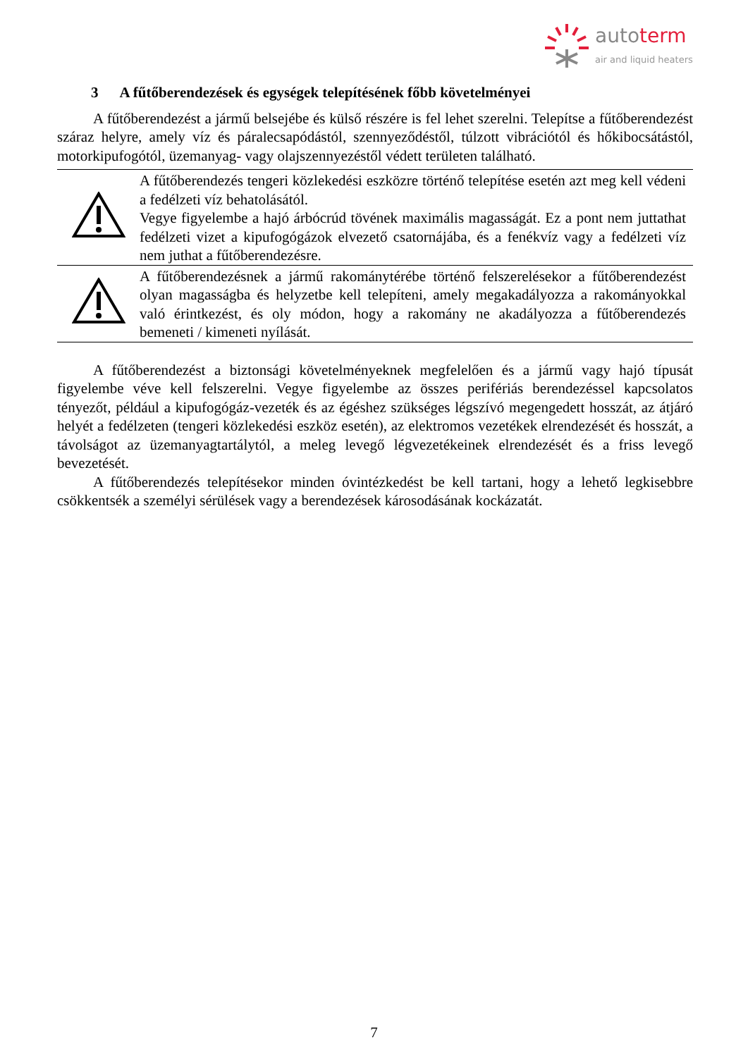autoterm
air and liquid heaters
3 A fűtőberendezések és egységek telepítésének főbb követelményei
A fűtőberendezést a jármű belsejébe és külső részére is fel lehet szerelni. Telepítse a fűtőberendezést száraz helyre, amely víz és páralecsapódástól, szennyeződéstől, túlzott vibrációtól és hőkibocsátástól, motorkipufogótól, üzemanyag- vagy olajszennyezéstől védett területen található.
| | A fűtőberendezés tengeri közlekedési eszközre történő telepítése esetén azt meg kell védeni a fedélzeti víz behatolásától. Vegye figyelembe a hajó árbócrúd tövének maximális magasságát. Ez a pont nem juttathat fedélzeti vizet a kipufogógázok elvezető csatornájába, és a fenékvíz vagy a fedélzeti víz nem juthat a fűtőberendezésre. |
| | A fűtőberendezésnek a jármű rakománytérébe történő felszerelésekor a fűtőberendezést olyan magasságba és helyzetbe kell telepíteni, amely megakadályozza a rakományokkal való érintkezést, és oly módon, hogy a rakomány ne akadályozza a fűtőberendezés bemeneti / kimeneti nyílását. |
A fűtőberendezést a biztonsági követelményeknek megfelelően és a jármű vagy hajó típusát figyelembe véve kell felszerelni. Vegye figyelembe az összes perifériás berendezéssel kapcsolatos tényezőt, például a kipufogógáz-vezeték és az égéshez szükséges légszívó megengedett hosszát, az átjáró helyét a fedélzeten (tengeri közlekedési eszköz esetén), az elektromos vezetékek elrendezését és hosszát, a távolságot az üzemanyagtartálytól, a meleg levegő légvezetékeinek elrendezését és a friss levegő bevezetését.
A fűtőberendezés telepítésekor minden óvintézkedést be kell tartani, hogy a lehető legkisebbre csökkentsék a személyi sérülések vagy a berendezések károsodásának kockázatát.
7